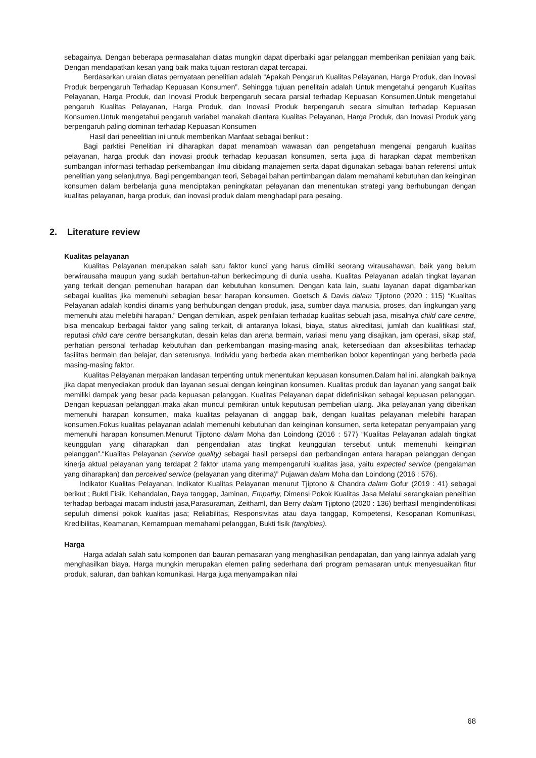sebagainya. Dengan beberapa permasalahan diatas mungkin dapat diperbaiki agar pelanggan memberikan penilaian yang baik. Dengan mendapatkan kesan yang baik maka tujuan restoran dapat tercapai.
Berdasarkan uraian diatas pernyataan penelitian adalah “Apakah Pengaruh Kualitas Pelayanan, Harga Produk, dan Inovasi Produk berpengaruh Terhadap Kepuasan Konsumen”. Sehingga tujuan penelitain adalah Untuk mengetahui pengaruh Kualitas Pelayanan, Harga Produk, dan Inovasi Produk berpengaruh secara parsial terhadap Kepuasan Konsumen.Untuk mengetahui pengaruh Kualitas Pelayanan, Harga Produk, dan Inovasi Produk berpengaruh secara simultan terhadap Kepuasan Konsumen.Untuk mengetahui pengaruh variabel manakah diantara Kualitas Pelayanan, Harga Produk, dan Inovasi Produk yang berpengaruh paling dominan terhadap Kepuasan Konsumen
Hasil dari peneelitian ini untuk memberikan Manfaat sebagai berikut :
Bagi parktisi Penelitian ini diharapkan dapat menambah wawasan dan pengetahuan mengenai pengaruh kualitas pelayanan, harga produk dan inovasi produk terhadap kepuasan konsumen, serta juga di harapkan dapat memberikan sumbangan informasi terhadap perkembangan ilmu dibidang manajemen serta dapat digunakan sebagai bahan referensi untuk penelitian yang selanjutnya. Bagi pengembangan teori, Sebagai bahan pertimbangan dalam memahami kebutuhan dan keinginan konsumen dalam berbelanja guna menciptakan peningkatan pelayanan dan menentukan strategi yang berhubungan dengan kualitas pelayanan, harga produk, dan inovasi produk dalam menghadapi para pesaing.
2. Literature review
Kualitas pelayanan
Kualitas Pelayanan merupakan salah satu faktor kunci yang harus dimiliki seorang wirausahawan, baik yang belum berwirausaha maupun yang sudah bertahun-tahun berkecimpung di dunia usaha. Kualitas Pelayanan adalah tingkat layanan yang terkait dengan pemenuhan harapan dan kebutuhan konsumen. Dengan kata lain, suatu layanan dapat digambarkan sebagai kualitas jika memenuhi sebagian besar harapan konsumen. Goetsch & Davis dalam Tjiptono (2020 : 115) “Kualitas Pelayanan adalah kondisi dinamis yang berhubungan dengan produk, jasa, sumber daya manusia, proses, dan lingkungan yang memenuhi atau melebihi harapan.” Dengan demikian, aspek penilaian terhadap kualitas sebuah jasa, misalnya child care centre, bisa mencakup berbagai faktor yang saling terkait, di antaranya lokasi, biaya, status akreditasi, jumlah dan kualifikasi staf, reputasi child care centre bersangkutan, desain kelas dan arena bermain, variasi menu yang disajikan, jam operasi, sikap staf, perhatian personal terhadap kebutuhan dan perkembangan masing-masing anak, ketersediaan dan aksesibilitas terhadap fasilitas bermain dan belajar, dan seterusnya. Individu yang berbeda akan memberikan bobot kepentingan yang berbeda pada masing-masing faktor.
Kualitas Pelayanan merpakan landasan terpenting untuk menentukan kepuasan konsumen.Dalam hal ini, alangkah baiknya jika dapat menyediakan produk dan layanan sesuai dengan keinginan konsumen. Kualitas produk dan layanan yang sangat baik memiliki dampak yang besar pada kepuasan pelanggan. Kualitas Pelayanan dapat didefinisikan sebagai kepuasan pelanggan. Dengan kepuasan pelanggan maka akan muncul pemikiran untuk keputusan pembelian ulang. Jika pelayanan yang diberikan memenuhi harapan konsumen, maka kualitas pelayanan di anggap baik, dengan kualitas pelayanan melebihi harapan konsumen.Fokus kualitas pelayanan adalah memenuhi kebutuhan dan keinginan konsumen, serta ketepatan penyampaian yang memenuhi harapan konsumen.Menurut Tjiptono dalam Moha dan Loindong (2016 : 577) “Kualitas Pelayanan adalah tingkat keunggulan yang diharapkan dan pengendalian atas tingkat keunggulan tersebut untuk memenuhi keinginan pelanggan”.“Kualitas Pelayanan (service quality) sebagai hasil persepsi dan perbandingan antara harapan pelanggan dengan kinerja aktual pelayanan yang terdapat 2 faktor utama yang mempengaruhi kualitas jasa, yaitu expected service (pengalaman yang diharapkan) dan perceived service (pelayanan yang diterima)” Pujawan dalam Moha dan Loindong (2016 : 576).
Indikator Kualitas Pelayanan, Indikator Kualitas Pelayanan menurut Tjiptono & Chandra dalam Gofur (2019 : 41) sebagai berikut ; Bukti Fisik, Kehandalan, Daya tanggap, Jaminan, Empathy, Dimensi Pokok Kualitas Jasa Melalui serangkaian penelitian terhadap berbagai macam industri jasa,Parasuraman, Zeithaml, dan Berry dalam Tjiptono (2020 : 136) berhasil mengindentifikasi sepuluh dimensi pokok kualitas jasa; Reliabilitas, Responsivitas atau daya tanggap, Kompetensi, Kesopanan Komunikasi, Kredibilitas, Keamanan, Kemampuan memahami pelanggan, Bukti fisik (tangibles).
Harga
Harga adalah salah satu komponen dari bauran pemasaran yang menghasilkan pendapatan, dan yang lainnya adalah yang menghasilkan biaya. Harga mungkin merupakan elemen paling sederhana dari program pemasaran untuk menyesuaikan fitur produk, saluran, dan bahkan komunikasi. Harga juga menyampaikan nilai
68